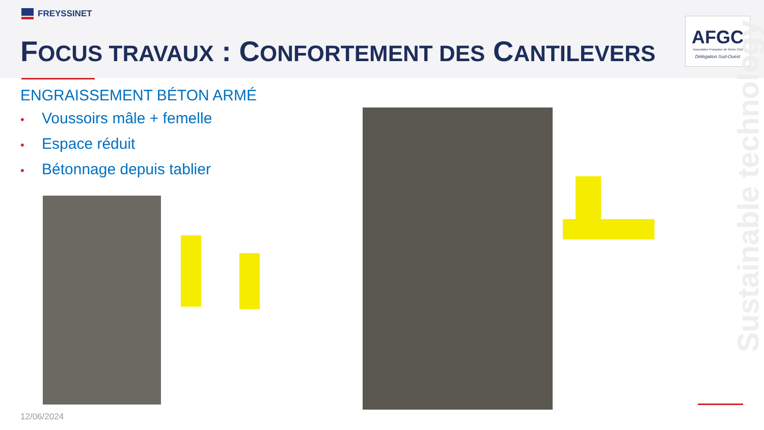FREYSSINET
FOCUS TRAVAUX : CONFORTEMENT DES CANTILEVERS
AFGC
Association Française de Génie Civil
Délégation Sud-Ouest
Sustainable technology
ENGRAISSEMENT BÉTON ARMÉ
• Voussoirs mâle + femelle
• Espace réduit
• Bétonnage depuis tablier
12/06/2024